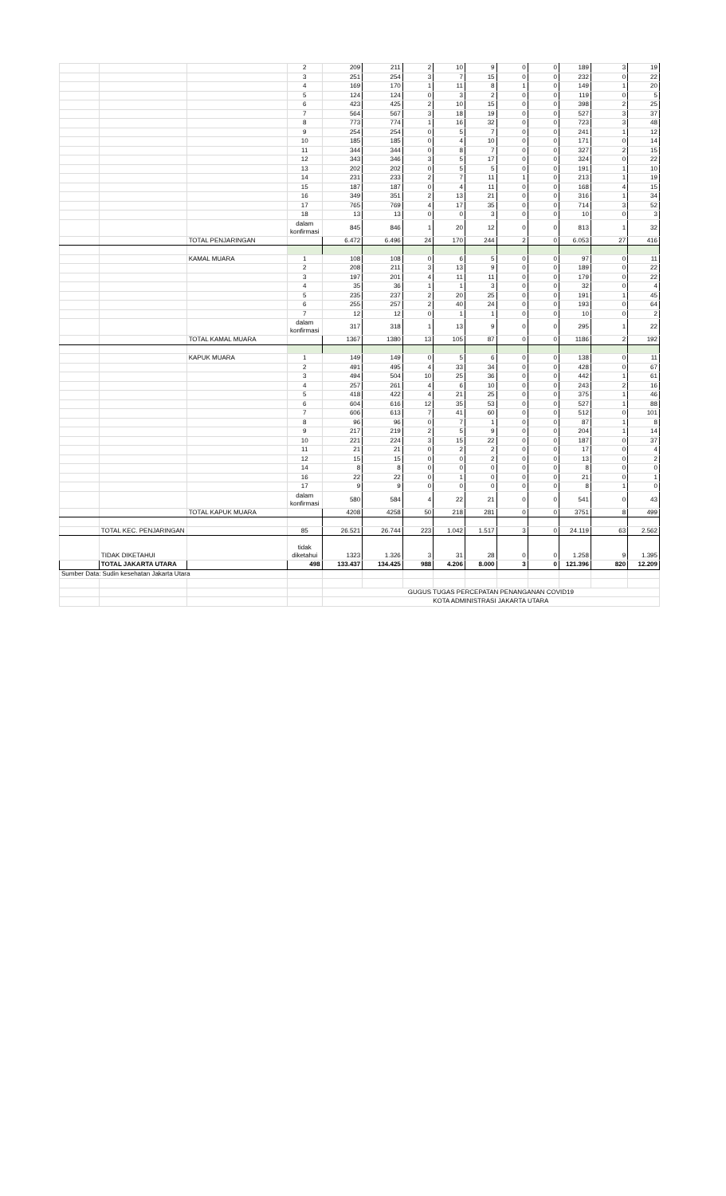| | | | 2 | 209 | 211 | 2 | 10 | 9 | 0 | 0 | 189 | 3 | 19 |
| | | | 3 | 251 | 254 | 3 | 7 | 15 | 0 | 0 | 232 | 0 | 22 |
| | | | 4 | 169 | 170 | 1 | 11 | 8 | 1 | 0 | 149 | 1 | 20 |
| | | | 5 | 124 | 124 | 0 | 3 | 2 | 0 | 0 | 119 | 0 | 5 |
| | | | 6 | 423 | 425 | 2 | 10 | 15 | 0 | 0 | 398 | 2 | 25 |
| | | | 7 | 564 | 567 | 3 | 18 | 19 | 0 | 0 | 527 | 3 | 37 |
| | | | 8 | 773 | 774 | 1 | 16 | 32 | 0 | 0 | 723 | 3 | 48 |
| | | | 9 | 254 | 254 | 0 | 5 | 7 | 0 | 0 | 241 | 1 | 12 |
| | | | 10 | 185 | 185 | 0 | 4 | 10 | 0 | 0 | 171 | 0 | 14 |
| | | | 11 | 344 | 344 | 0 | 8 | 7 | 0 | 0 | 327 | 2 | 15 |
| | | | 12 | 343 | 346 | 3 | 5 | 17 | 0 | 0 | 324 | 0 | 22 |
| | | | 13 | 202 | 202 | 0 | 5 | 5 | 0 | 0 | 191 | 1 | 10 |
| | | | 14 | 231 | 233 | 2 | 7 | 11 | 1 | 0 | 213 | 1 | 19 |
| | | | 15 | 187 | 187 | 0 | 4 | 11 | 0 | 0 | 168 | 4 | 15 |
| | | | 16 | 349 | 351 | 2 | 13 | 21 | 0 | 0 | 316 | 1 | 34 |
| | | | 17 | 765 | 769 | 4 | 17 | 35 | 0 | 0 | 714 | 3 | 52 |
| | | | 18 | 13 | 13 | 0 | 0 | 3 | 0 | 0 | 10 | 0 | 3 |
| | | | dalam konfirmasi | 845 | 846 | 1 | 20 | 12 | 0 | 0 | 813 | 1 | 32 |
| | | TOTAL PENJARINGAN | | 6.472 | 6.496 | 24 | 170 | 244 | 2 | 0 | 6.053 | 27 | 416 |
| | | KAMAL MUARA | 1 | 108 | 108 | 0 | 6 | 5 | 0 | 0 | 97 | 0 | 11 |
| | | | 2 | 208 | 211 | 3 | 13 | 9 | 0 | 0 | 189 | 0 | 22 |
| | | | 3 | 197 | 201 | 4 | 11 | 11 | 0 | 0 | 179 | 0 | 22 |
| | | | 4 | 35 | 36 | 1 | 1 | 3 | 0 | 0 | 32 | 0 | 4 |
| | | | 5 | 235 | 237 | 2 | 20 | 25 | 0 | 0 | 191 | 1 | 45 |
| | | | 6 | 255 | 257 | 2 | 40 | 24 | 0 | 0 | 193 | 0 | 64 |
| | | | 7 | 12 | 12 | 0 | 1 | 1 | 0 | 0 | 10 | 0 | 2 |
| | | | dalam konfirmasi | 317 | 318 | 1 | 13 | 9 | 0 | 0 | 295 | 1 | 22 |
| | | TOTAL KAMAL MUARA | | 1367 | 1380 | 13 | 105 | 87 | 0 | 0 | 1186 | 2 | 192 |
| | | KAPUK MUARA | 1 | 149 | 149 | 0 | 5 | 6 | 0 | 0 | 138 | 0 | 11 |
| | | | 2 | 491 | 495 | 4 | 33 | 34 | 0 | 0 | 428 | 0 | 67 |
| | | | 3 | 494 | 504 | 10 | 25 | 36 | 0 | 0 | 442 | 1 | 61 |
| | | | 4 | 257 | 261 | 4 | 6 | 10 | 0 | 0 | 243 | 2 | 16 |
| | | | 5 | 418 | 422 | 4 | 21 | 25 | 0 | 0 | 375 | 1 | 46 |
| | | | 6 | 604 | 616 | 12 | 35 | 53 | 0 | 0 | 527 | 1 | 88 |
| | | | 7 | 606 | 613 | 7 | 41 | 60 | 0 | 0 | 512 | 0 | 101 |
| | | | 8 | 96 | 96 | 0 | 7 | 1 | 0 | 0 | 87 | 1 | 8 |
| | | | 9 | 217 | 219 | 2 | 5 | 9 | 0 | 0 | 204 | 1 | 14 |
| | | | 10 | 221 | 224 | 3 | 15 | 22 | 0 | 0 | 187 | 0 | 37 |
| | | | 11 | 21 | 21 | 0 | 2 | 2 | 0 | 0 | 17 | 0 | 4 |
| | | | 12 | 15 | 15 | 0 | 0 | 2 | 0 | 0 | 13 | 0 | 2 |
| | | | 14 | 8 | 8 | 0 | 0 | 0 | 0 | 0 | 8 | 0 | 0 |
| | | | 16 | 22 | 22 | 0 | 1 | 0 | 0 | 0 | 21 | 0 | 1 |
| | | | 17 | 9 | 9 | 0 | 0 | 0 | 0 | 0 | 8 | 1 | 0 |
| | | | dalam konfirmasi | 580 | 584 | 4 | 22 | 21 | 0 | 0 | 541 | 0 | 43 |
| | | TOTAL KAPUK MUARA | | 4208 | 4258 | 50 | 218 | 281 | 0 | 0 | 3751 | 8 | 499 |
| | TOTAL KEC. PENJARINGAN | | 85 | 26.521 | 26.744 | 223 | 1.042 | 1.517 | 3 | 0 | 24.119 | 63 | 2.562 |
| | TIDAK DIKETAHUI | | tidak diketahui | 1323 | 1.326 | 3 | 31 | 28 | 0 | 0 | 1.258 | 9 | 1.395 |
| | TOTAL JAKARTA UTARA | | 498 | 133.437 | 134.425 | 988 | 4.206 | 8.000 | 3 | 0 | 121.396 | 820 | 12.209 |
| Sumber Data: Sudin kesehatan Jakarta Utara | | | | | | | | | | | | | |
| | | | | GUGUS TUGAS PERCEPATAN PENANGANAN COVID19 | | | | | | | | | |
| | | | | KOTA ADMINISTRASI JAKARTA UTARA | | | | | | | | | |